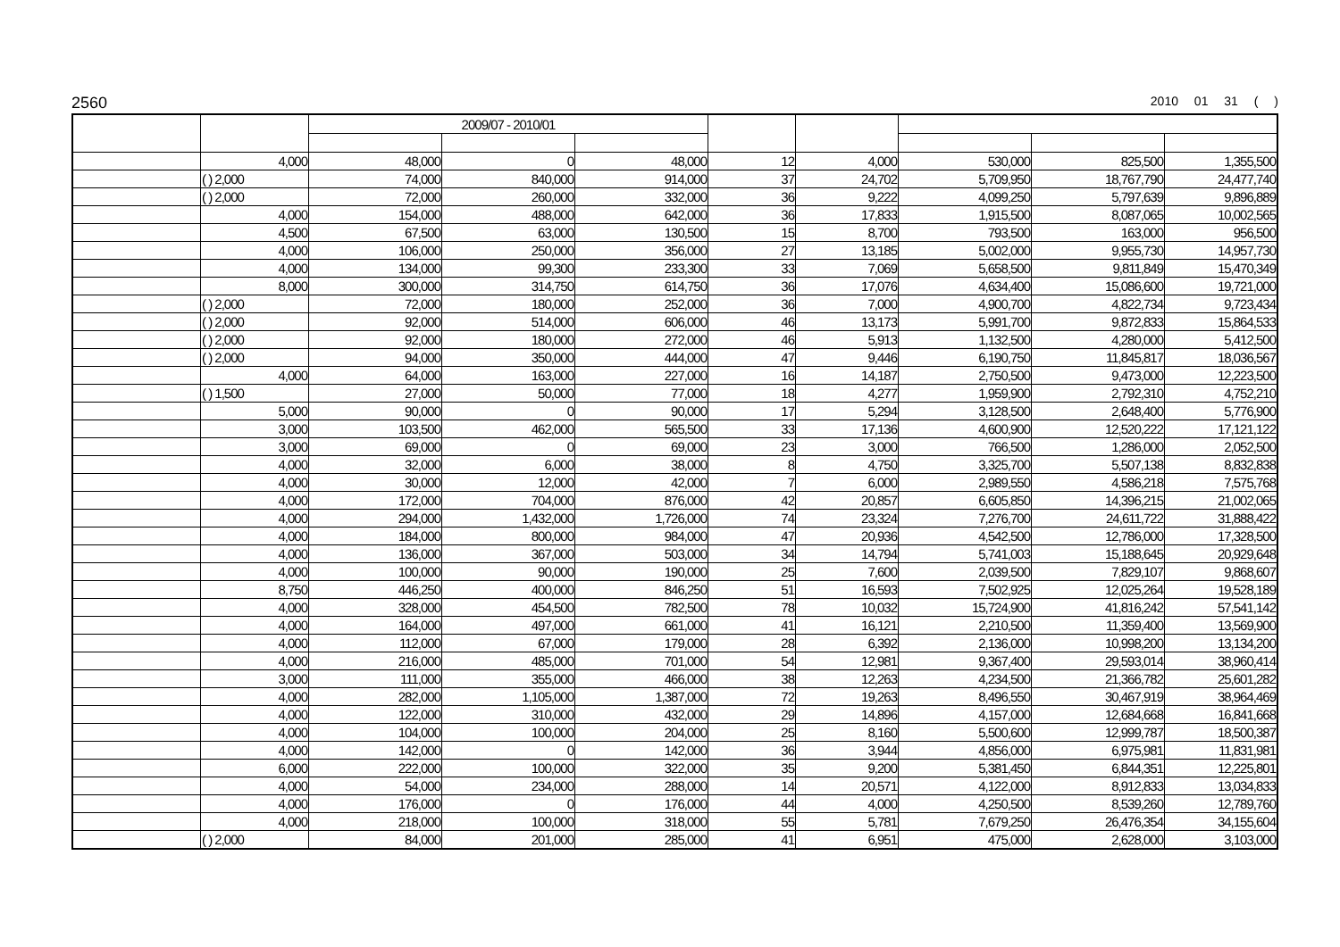2560 2010 01 31 ( )
| | | 2009/07 - 2010/01 | | | | | | | |
| --- | --- | --- | --- | --- | --- | --- | --- | --- | --- |
| | 4,000 | 48,000 | 0 | 48,000 | 12 | 4,000 | 530,000 | 825,500 | 1,355,500 |
| | ( ) 2,000 | 74,000 | 840,000 | 914,000 | 37 | 24,702 | 5,709,950 | 18,767,790 | 24,477,740 |
| | ( ) 2,000 | 72,000 | 260,000 | 332,000 | 36 | 9,222 | 4,099,250 | 5,797,639 | 9,896,889 |
| | 4,000 | 154,000 | 488,000 | 642,000 | 36 | 17,833 | 1,915,500 | 8,087,065 | 10,002,565 |
| | 4,500 | 67,500 | 63,000 | 130,500 | 15 | 8,700 | 793,500 | 163,000 | 956,500 |
| | 4,000 | 106,000 | 250,000 | 356,000 | 27 | 13,185 | 5,002,000 | 9,955,730 | 14,957,730 |
| | 4,000 | 134,000 | 99,300 | 233,300 | 33 | 7,069 | 5,658,500 | 9,811,849 | 15,470,349 |
| | 8,000 | 300,000 | 314,750 | 614,750 | 36 | 17,076 | 4,634,400 | 15,086,600 | 19,721,000 |
| | ( ) 2,000 | 72,000 | 180,000 | 252,000 | 36 | 7,000 | 4,900,700 | 4,822,734 | 9,723,434 |
| | ( ) 2,000 | 92,000 | 514,000 | 606,000 | 46 | 13,173 | 5,991,700 | 9,872,833 | 15,864,533 |
| | ( ) 2,000 | 92,000 | 180,000 | 272,000 | 46 | 5,913 | 1,132,500 | 4,280,000 | 5,412,500 |
| | ( ) 2,000 | 94,000 | 350,000 | 444,000 | 47 | 9,446 | 6,190,750 | 11,845,817 | 18,036,567 |
| | 4,000 | 64,000 | 163,000 | 227,000 | 16 | 14,187 | 2,750,500 | 9,473,000 | 12,223,500 |
| | ( ) 1,500 | 27,000 | 50,000 | 77,000 | 18 | 4,277 | 1,959,900 | 2,792,310 | 4,752,210 |
| | 5,000 | 90,000 | 0 | 90,000 | 17 | 5,294 | 3,128,500 | 2,648,400 | 5,776,900 |
| | 3,000 | 103,500 | 462,000 | 565,500 | 33 | 17,136 | 4,600,900 | 12,520,222 | 17,121,122 |
| | 3,000 | 69,000 | 0 | 69,000 | 23 | 3,000 | 766,500 | 1,286,000 | 2,052,500 |
| | 4,000 | 32,000 | 6,000 | 38,000 | 8 | 4,750 | 3,325,700 | 5,507,138 | 8,832,838 |
| | 4,000 | 30,000 | 12,000 | 42,000 | 7 | 6,000 | 2,989,550 | 4,586,218 | 7,575,768 |
| | 4,000 | 172,000 | 704,000 | 876,000 | 42 | 20,857 | 6,605,850 | 14,396,215 | 21,002,065 |
| | 4,000 | 294,000 | 1,432,000 | 1,726,000 | 74 | 23,324 | 7,276,700 | 24,611,722 | 31,888,422 |
| | 4,000 | 184,000 | 800,000 | 984,000 | 47 | 20,936 | 4,542,500 | 12,786,000 | 17,328,500 |
| | 4,000 | 136,000 | 367,000 | 503,000 | 34 | 14,794 | 5,741,003 | 15,188,645 | 20,929,648 |
| | 4,000 | 100,000 | 90,000 | 190,000 | 25 | 7,600 | 2,039,500 | 7,829,107 | 9,868,607 |
| | 8,750 | 446,250 | 400,000 | 846,250 | 51 | 16,593 | 7,502,925 | 12,025,264 | 19,528,189 |
| | 4,000 | 328,000 | 454,500 | 782,500 | 78 | 10,032 | 15,724,900 | 41,816,242 | 57,541,142 |
| | 4,000 | 164,000 | 497,000 | 661,000 | 41 | 16,121 | 2,210,500 | 11,359,400 | 13,569,900 |
| | 4,000 | 112,000 | 67,000 | 179,000 | 28 | 6,392 | 2,136,000 | 10,998,200 | 13,134,200 |
| | 4,000 | 216,000 | 485,000 | 701,000 | 54 | 12,981 | 9,367,400 | 29,593,014 | 38,960,414 |
| | 3,000 | 111,000 | 355,000 | 466,000 | 38 | 12,263 | 4,234,500 | 21,366,782 | 25,601,282 |
| | 4,000 | 282,000 | 1,105,000 | 1,387,000 | 72 | 19,263 | 8,496,550 | 30,467,919 | 38,964,469 |
| | 4,000 | 122,000 | 310,000 | 432,000 | 29 | 14,896 | 4,157,000 | 12,684,668 | 16,841,668 |
| | 4,000 | 104,000 | 100,000 | 204,000 | 25 | 8,160 | 5,500,600 | 12,999,787 | 18,500,387 |
| | 4,000 | 142,000 | 0 | 142,000 | 36 | 3,944 | 4,856,000 | 6,975,981 | 11,831,981 |
| | 6,000 | 222,000 | 100,000 | 322,000 | 35 | 9,200 | 5,381,450 | 6,844,351 | 12,225,801 |
| | 4,000 | 54,000 | 234,000 | 288,000 | 14 | 20,571 | 4,122,000 | 8,912,833 | 13,034,833 |
| | 4,000 | 176,000 | 0 | 176,000 | 44 | 4,000 | 4,250,500 | 8,539,260 | 12,789,760 |
| | 4,000 | 218,000 | 100,000 | 318,000 | 55 | 5,781 | 7,679,250 | 26,476,354 | 34,155,604 |
| | ( ) 2,000 | 84,000 | 201,000 | 285,000 | 41 | 6,951 | 475,000 | 2,628,000 | 3,103,000 |